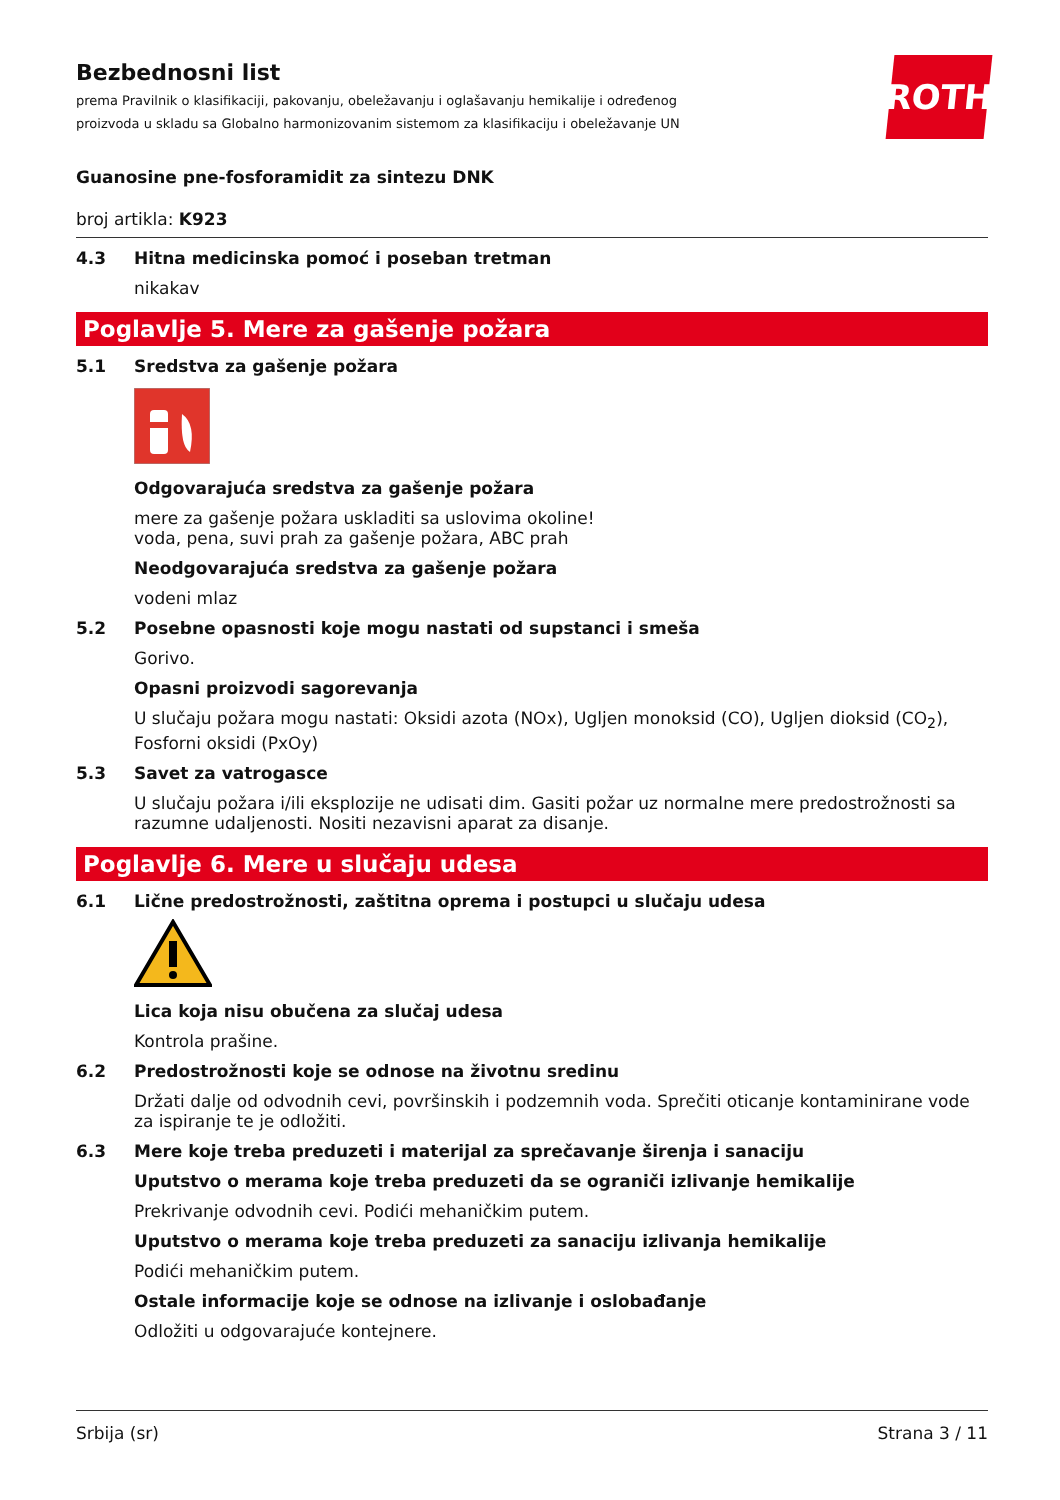Bezbednosni list
prema Pravilnik o klasifikaciji, pakovanju, obeležavanju i oglašavanju hemikalije i određenog
proizvoda u skladu sa Globalno harmonizovanim sistemom za klasifikaciju i obeležavanje UN
ROTH
Guanosine pne-fosforamidit za sintezu DNK
broj artikla: K923
4.3 Hitna medicinska pomoć i poseban tretman
nikakav
Poglavlje 5. Mere za gašenje požara
5.1 Sredstva za gašenje požara
Odgovarajuća sredstva za gašenje požara
mere za gašenje požara uskladiti sa uslovima okoline!
voda, pena, suvi prah za gašenje požara, ABC prah
Neodgovarajuća sredstva za gašenje požara
vodeni mlaz
5.2 Posebne opasnosti koje mogu nastati od supstanci i smeša
Gorivo.
Opasni proizvodi sagorevanja
U slučaju požara mogu nastati: Oksidi azota (NOx), Ugljen monoksid (CO), Ugljen dioksid (CO<sub>2</sub>),
Fosforni oksidi (PxOy)
5.3 Savet za vatrogasce
U slučaju požara i/ili eksplozije ne udisati dim. Gasiti požar uz normalne mere predostrožnosti sa razumne udaljenosti. Nositi nezavisni aparat za disanje.
Poglavlje 6. Mere u slučaju udesa
6.1 Lične predostrožnosti, zaštitna oprema i postupci u slučaju udesa
Lica koja nisu obučena za slučaj udesa
Kontrola prašine.
6.2 Predostrožnosti koje se odnose na životnu sredinu
Držati dalje od odvodnih cevi, površinskih i podzemnih voda. Sprečiti oticanje kontaminirane vode za ispiranje te je odložiti.
6.3 Mere koje treba preduzeti i materijal za sprečavanje širenja i sanaciju
Uputstvo o merama koje treba preduzeti da se ograniči izlivanje hemikalije
Prekrivanje odvodnih cevi. Podići mehaničkim putem.
Uputstvo o merama koje treba preduzeti za sanaciju izlivanja hemikalije
Podići mehaničkim putem.
Ostale informacije koje se odnose na izlivanje i oslobađanje
Odložiti u odgovarajuće kontejnere.
Srbija (sr) Strana 3 / 11